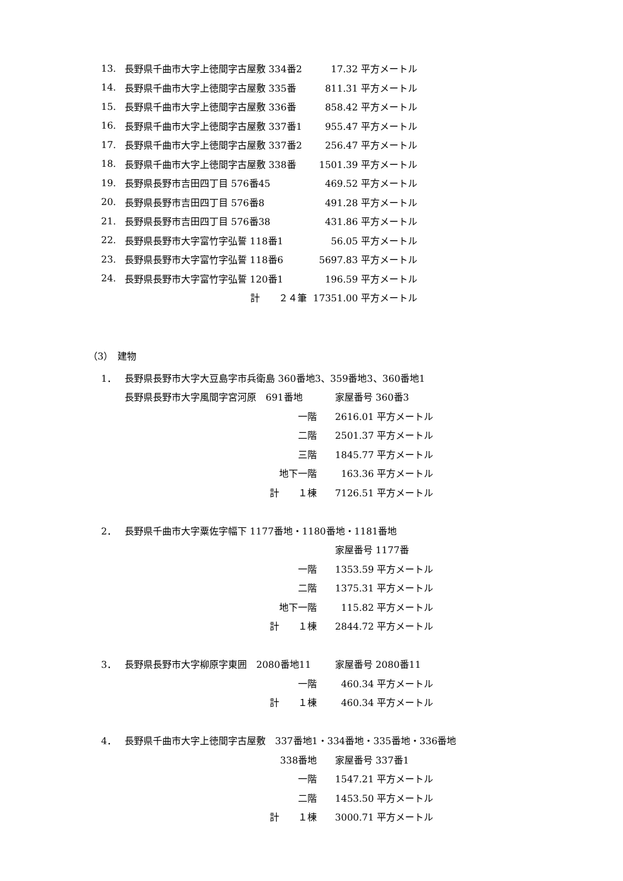| 13. | 長野県千曲市大字上徳間字古屋敷 334番2 | 17.32 平方メートル |
| 14. | 長野県千曲市大字上徳間字古屋敷 335番 | 811.31 平方メートル |
| 15. | 長野県千曲市大字上徳間字古屋敷 336番 | 858.42 平方メートル |
| 16. | 長野県千曲市大字上徳間字古屋敷 337番1 | 955.47 平方メートル |
| 17. | 長野県千曲市大字上徳間字古屋敷 337番2 | 256.47 平方メートル |
| 18. | 長野県千曲市大字上徳間字古屋敷 338番 | 1501.39 平方メートル |
| 19. | 長野県長野市吉田四丁目 576番45 | 469.52 平方メートル |
| 20. | 長野県長野市吉田四丁目 576番8 | 491.28 平方メートル |
| 21. | 長野県長野市吉田四丁目 576番38 | 431.86 平方メートル |
| 22. | 長野県長野市大字富竹字弘誓 118番1 | 56.05 平方メートル |
| 23. | 長野県長野市大字富竹字弘誓 118番6 | 5697.83 平方メートル |
| 24. | 長野県長野市大字富竹字弘誓 120番1 | 196.59 平方メートル |
| | 計 ２４筆 | 17351.00 平方メートル |
（3）　建物
| 1． | 長野県長野市大字大豆島字市兵衛島 360番地3、359番地3、360番地1 | | |
| | 長野県長野市大字風間字宮河原 691番地 | | 家屋番号 360番3 |
| | 一階 | | 2616.01 平方メートル |
| | 二階 | | 2501.37 平方メートル |
| | 三階 | | 1845.77 平方メートル |
| | 地下一階 | | 163.36 平方メートル |
| | 計 １棟 | | 7126.51 平方メートル |
| 2． | 長野県千曲市大字粟佐字幅下 1177番地・1180番地・1181番地 | | |
| | | | 家屋番号 1177番 |
| | 一階 | | 1353.59 平方メートル |
| | 二階 | | 1375.31 平方メートル |
| | 地下一階 | | 115.82 平方メートル |
| | 計 １棟 | | 2844.72 平方メートル |
| 3． | 長野県長野市大字柳原字東囲 2080番地11 | | 家屋番号 2080番11 |
| | 一階 | | 460.34 平方メートル |
| | 計 １棟 | | 460.34 平方メートル |
| 4． | 長野県千曲市大字上徳間字古屋敷 337番地1・334番地・335番地・336番地 | | |
| | 338番地 | | 家屋番号 337番1 |
| | 一階 | | 1547.21 平方メートル |
| | 二階 | | 1453.50 平方メートル |
| | 計 １棟 | | 3000.71 平方メートル |